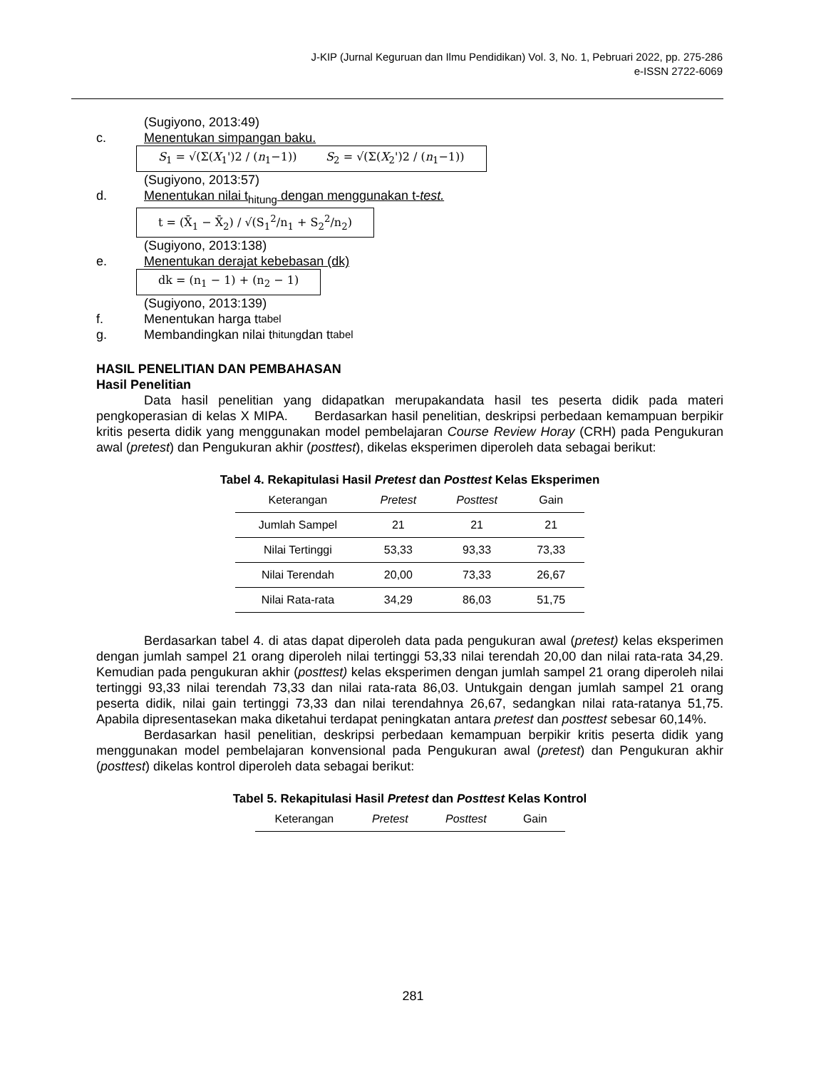J-KIP (Jurnal Keguruan dan Ilmu Pendidikan) Vol. 3, No. 1, Pebruari 2022, pp. 275-286
e-ISSN 2722-6069
(Sugiyono, 2013:49)
c. Menentukan simpangan baku.
S<sub>1</sub> = √(Σ(X<sub>1</sub>')2 / (n<sub>1</sub>−1)) S<sub>2</sub> = √(Σ(X<sub>2</sub>')2 / (n<sub>1</sub>−1))
(Sugiyono, 2013:57)
d. Menentukan nilai t<sub>hitung</sub> dengan menggunakan t-test.
t = (X̄<sub>1</sub> − X̄<sub>2</sub>) / √(S<sub>1</sub><sup>2</sup>/n<sub>1</sub> + S<sub>2</sub><sup>2</sup>/n<sub>2</sub>)
(Sugiyono, 2013:138)
e. Menentukan derajat kebebasan (dk)
dk = (n<sub>1</sub> − 1) + (n<sub>2</sub> − 1)
(Sugiyono, 2013:139)
f. Menentukan harga t<sub>tabel</sub>
g. Membandingkan nilai t<sub>hitung</sub> dan t<sub>tabel</sub>
HASIL PENELITIAN DAN PEMBAHASAN
Hasil Penelitian
Data hasil penelitian yang didapatkan merupakandata hasil tes peserta didik pada materi pengkoperasian di kelas X MIPA. Berdasarkan hasil penelitian, deskripsi perbedaan kemampuan berpikir kritis peserta didik yang menggunakan model pembelajaran Course Review Horay (CRH) pada Pengukuran awal (pretest) dan Pengukuran akhir (posttest), dikelas eksperimen diperoleh data sebagai berikut:
Tabel 4. Rekapitulasi Hasil Pretest dan Posttest Kelas Eksperimen
| Keterangan | Pretest | Posttest | Gain |
| --- | --- | --- | --- |
| Jumlah Sampel | 21 | 21 | 21 |
| Nilai Tertinggi | 53,33 | 93,33 | 73,33 |
| Nilai Terendah | 20,00 | 73,33 | 26,67 |
| Nilai Rata-rata | 34,29 | 86,03 | 51,75 |
Berdasarkan tabel 4. di atas dapat diperoleh data pada pengukuran awal (pretest) kelas eksperimen dengan jumlah sampel 21 orang diperoleh nilai tertinggi 53,33 nilai terendah 20,00 dan nilai rata-rata 34,29. Kemudian pada pengukuran akhir (posttest) kelas eksperimen dengan jumlah sampel 21 orang diperoleh nilai tertinggi 93,33 nilai terendah 73,33 dan nilai rata-rata 86,03. Untukgain dengan jumlah sampel 21 orang peserta didik, nilai gain tertinggi 73,33 dan nilai terendahnya 26,67, sedangkan nilai rata-ratanya 51,75. Apabila dipresentasekan maka diketahui terdapat peningkatan antara pretest dan posttest sebesar 60,14%.
Berdasarkan hasil penelitian, deskripsi perbedaan kemampuan berpikir kritis peserta didik yang menggunakan model pembelajaran konvensional pada Pengukuran awal (pretest) dan Pengukuran akhir (posttest) dikelas kontrol diperoleh data sebagai berikut:
Tabel 5. Rekapitulasi Hasil Pretest dan Posttest Kelas Kontrol
| Keterangan | Pretest | Posttest | Gain |
| --- | --- | --- | --- |
281